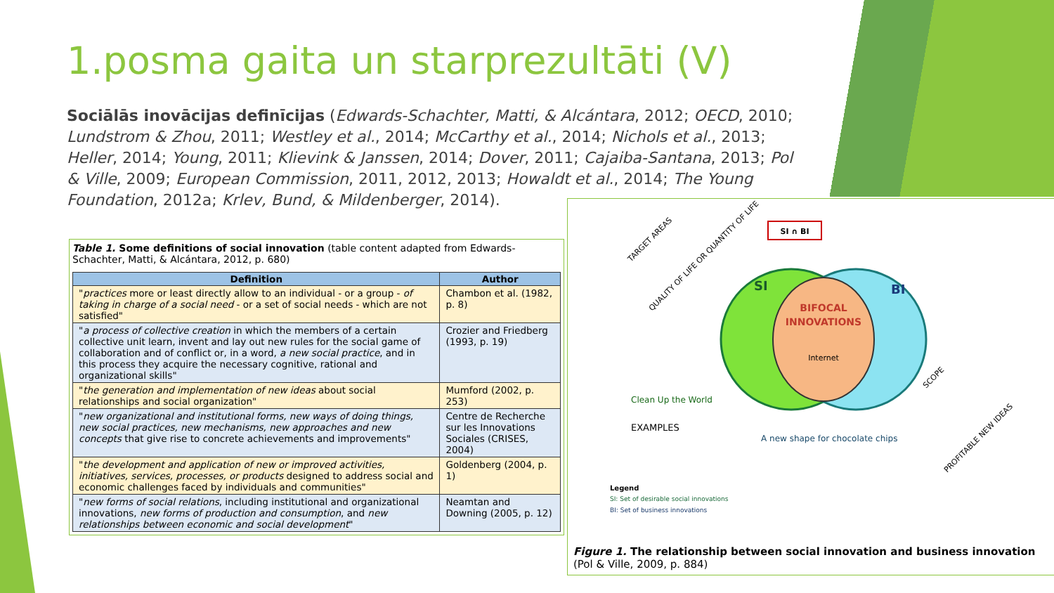1.posma gaita un starprezultāti (V)
Sociālās inovācijas definīcijas (Edwards-Schachter, Matti, & Alcántara, 2012; OECD, 2010; Lundstrom & Zhou, 2011; Westley et al., 2014; McCarthy et al., 2014; Nichols et al., 2013; Heller, 2014; Young, 2011; Klievink & Janssen, 2014; Dover, 2011; Cajaiba-Santana, 2013; Pol & Ville, 2009; European Commission, 2011, 2012, 2013; Howaldt et al., 2014; The Young Foundation, 2012a; Krlev, Bund, & Mildenberger, 2014).
Table 1. Some definitions of social innovation (table content adapted from Edwards-Schachter, Matti, & Alcántara, 2012, p. 680)
| Definition | Author |
| --- | --- |
| " practices more or least directly allow to an individual - or a group - of taking in charge of a social need - or a set of social needs - which are not satisfied" | Chambon et al. (1982, p. 8) |
| " a process of collective creation in which the members of a certain collective unit learn, invent and lay out new rules for the social game of collaboration and of conflict or, in a word, a new social practice , and in this process they acquire the necessary cognitive, rational and organizational skills" | Crozier and Friedberg (1993, p. 19) |
| " the generation and implementation of new ideas about social relationships and social organization" | Mumford (2002, p. 253) |
| " new organizational and institutional forms, new ways of doing things, new social practices, new mechanisms, new approaches and new concepts that give rise to concrete achievements and improvements" | Centre de Recherche sur les Innovations Sociales (CRISES, 2004) |
| " the development and application of new or improved activities, initiatives, services, processes, or products designed to address social and economic challenges faced by individuals and communities" | Goldenberg (2004, p. 1) |
| " new forms of social relations , including institutional and organizational innovations, new forms of production and consumption , and new relationships between economic and social development " | Neamtan and Downing (2005, p. 12) |
SI
BI
BIFOCAL
INNOVATIONS
Internet
SI ∩ BI
TARGET AREAS
QUALITY OF LIFE OR QUANTITY OF LIFE
Clean Up the World
EXAMPLES
A new shape for chocolate chips
SCOPE
PROFITABLE NEW IDEAS
Legend
SI: Set of desirable social innovations
BI: Set of business innovations
Figure 1. The relationship between social innovation and business innovation (Pol & Ville, 2009, p. 884)